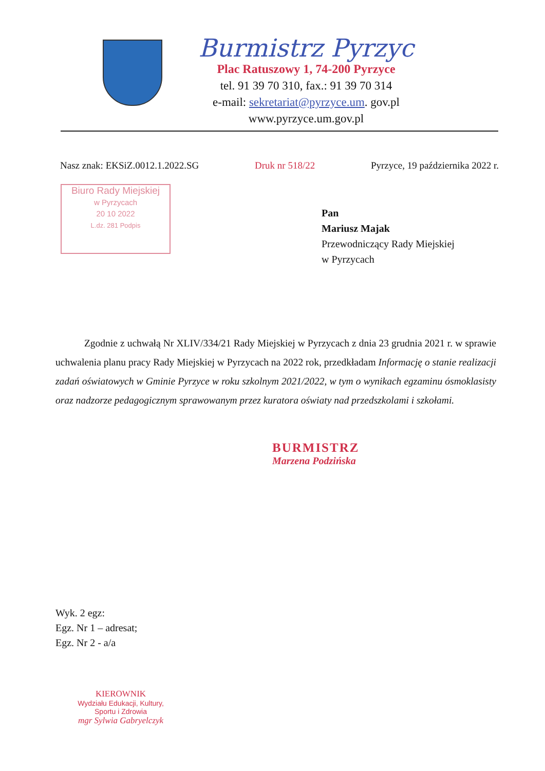Burmistrz Pyrzyc
Plac Ratuszowy 1, 74-200 Pyrzyce
tel. 91 39 70 310, fax.: 91 39 70 314
e-mail: sekretariat@pyrzyce.um. gov.pl
www.pyrzyce.um.gov.pl
Nasz znak: EKSiZ.0012.1.2022.SG Druk nr 518/22 Pyrzyce, 19 października 2022 r.
Biuro Rady Miejskiej
w Pyrzycach
20 10 2022
L.dz. 281 Podpis
Pan
Mariusz Majak
Przewodniczący Rady Miejskiej
w Pyrzycach
Zgodnie z uchwałą Nr XLIV/334/21 Rady Miejskiej w Pyrzycach z dnia 23 grudnia 2021 r. w sprawie uchwalenia planu pracy Rady Miejskiej w Pyrzycach na 2022 rok, przedkładam Informację o stanie realizacji zadań oświatowych w Gminie Pyrzyce w roku szkolnym 2021/2022, w tym o wynikach egzaminu ósmoklasisty oraz nadzorze pedagogicznym sprawowanym przez kuratora oświaty nad przedszkolami i szkołami.
BURMISTRZ
Marzena Podzińska
Wyk. 2 egz:
Egz. Nr 1 – adresat;
Egz. Nr 2 - a/a
KIEROWNIK
Wydziału Edukacji, Kultury, Sportu i Zdrowia
mgr Sylwia Gabryelczyk